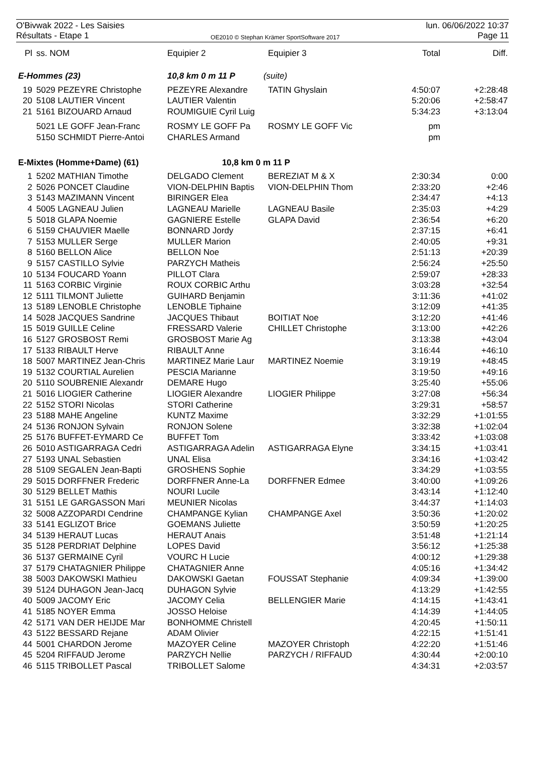O'Bivwak 2022 - Les Saisies
Résultats - Etape 1
OE2010 © Stephan Krämer SportSoftware 2017
lun. 06/06/2022 10:37
Page 11
| Pl | ss. NOM | Equipier 2 | Equipier 3 | Total | Diff. |
| --- | --- | --- | --- | --- | --- |
| E-Hommes (23) | | 10,8 km 0 m 11 P (suite) | | | |
| 19 | 5029 PEZEYRE Christophe | PEZEYRE Alexandre | TATIN Ghyslain | 4:50:07 | +2:28:48 |
| 20 | 5108 LAUTIER Vincent | LAUTIER Valentin | | 5:20:06 | +2:58:47 |
| 21 | 5161 BIZOUARD Arnaud | ROUMIGUIE Cyril Luig | | 5:34:23 | +3:13:04 |
| | 5021 LE GOFF Jean-Franc | ROSMY LE GOFF Pa | ROSMY LE GOFF Vic | pm | |
| | 5150 SCHMIDT Pierre-Antoi | CHARLES Armand | | pm | |
| E-Mixtes (Homme+Dame) (61) | | 10,8 km 0 m 11 P | | | |
| 1 | 5202 MATHIAN Timothe | DELGADO Clement | BEREZIAT M & X | 2:30:34 | 0:00 |
| 2 | 5026 PONCET Claudine | VION-DELPHIN Baptis | VION-DELPHIN Thom | 2:33:20 | +2:46 |
| 3 | 5143 MAZIMANN Vincent | BIRINGER Elea | | 2:34:47 | +4:13 |
| 4 | 5005 LAGNEAU Julien | LAGNEAU Marielle | LAGNEAU Basile | 2:35:03 | +4:29 |
| 5 | 5018 GLAPA Noemie | GAGNIERE Estelle | GLAPA David | 2:36:54 | +6:20 |
| 6 | 5159 CHAUVIER Maelle | BONNARD Jordy | | 2:37:15 | +6:41 |
| 7 | 5153 MULLER Serge | MULLER Marion | | 2:40:05 | +9:31 |
| 8 | 5160 BELLON Alice | BELLON Noe | | 2:51:13 | +20:39 |
| 9 | 5157 CASTILLO Sylvie | PARZYCH Matheis | | 2:56:24 | +25:50 |
| 10 | 5134 FOUCARD Yoann | PILLOT Clara | | 2:59:07 | +28:33 |
| 11 | 5163 CORBIC Virginie | ROUX CORBIC Arthu | | 3:03:28 | +32:54 |
| 12 | 5111 TILMONT Juliette | GUIHARD Benjamin | | 3:11:36 | +41:02 |
| 13 | 5189 LENOBLE Christophe | LENOBLE Tiphaine | | 3:12:09 | +41:35 |
| 14 | 5028 JACQUES Sandrine | JACQUES Thibaut | BOITIAT Noe | 3:12:20 | +41:46 |
| 15 | 5019 GUILLE Celine | FRESSARD Valerie | CHILLET Christophe | 3:13:00 | +42:26 |
| 16 | 5127 GROSBOST Remi | GROSBOST Marie Ag | | 3:13:38 | +43:04 |
| 17 | 5133 RIBAULT Herve | RIBAULT Anne | | 3:16:44 | +46:10 |
| 18 | 5007 MARTINEZ Jean-Chris | MARTINEZ Marie Laur | MARTINEZ Noemie | 3:19:19 | +48:45 |
| 19 | 5132 COURTIAL Aurelien | PESCIA Marianne | | 3:19:50 | +49:16 |
| 20 | 5110 SOUBRENIE Alexandr | DEMARE Hugo | | 3:25:40 | +55:06 |
| 21 | 5016 LIOGIER Catherine | LIOGIER Alexandre | LIOGIER Philippe | 3:27:08 | +56:34 |
| 22 | 5152 STORI Nicolas | STORI Catherine | | 3:29:31 | +58:57 |
| 23 | 5188 MAHE Angeline | KUNTZ Maxime | | 3:32:29 | +1:01:55 |
| 24 | 5136 RONJON Sylvain | RONJON Solene | | 3:32:38 | +1:02:04 |
| 25 | 5176 BUFFET-EYMARD Ce | BUFFET Tom | | 3:33:42 | +1:03:08 |
| 26 | 5010 ASTIGARRAGA Cedri | ASTIGARRAGA Adelin | ASTIGARRAGA Elyne | 3:34:15 | +1:03:41 |
| 27 | 5193 UNAL Sebastien | UNAL Elisa | | 3:34:16 | +1:03:42 |
| 28 | 5109 SEGALEN Jean-Bapti | GROSHENS Sophie | | 3:34:29 | +1:03:55 |
| 29 | 5015 DORFFNER Frederic | DORFFNER Anne-La | DORFFNER Edmee | 3:40:00 | +1:09:26 |
| 30 | 5129 BELLET Mathis | NOURI Lucile | | 3:43:14 | +1:12:40 |
| 31 | 5151 LE GARGASSON Mari | MEUNIER Nicolas | | 3:44:37 | +1:14:03 |
| 32 | 5008 AZZOPARDI Cendrine | CHAMPANGE Kylian | CHAMPANGE Axel | 3:50:36 | +1:20:02 |
| 33 | 5141 EGLIZOT Brice | GOEMANS Juliette | | 3:50:59 | +1:20:25 |
| 34 | 5139 HERAUT Lucas | HERAUT Anais | | 3:51:48 | +1:21:14 |
| 35 | 5128 PERDRIAT Delphine | LOPES David | | 3:56:12 | +1:25:38 |
| 36 | 5137 GERMAINE Cyril | VOURC H Lucie | | 4:00:12 | +1:29:38 |
| 37 | 5179 CHATAGNIER Philippe | CHATAGNIER Anne | | 4:05:16 | +1:34:42 |
| 38 | 5003 DAKOWSKI Mathieu | DAKOWSKI Gaetan | FOUSSAT Stephanie | 4:09:34 | +1:39:00 |
| 39 | 5124 DUHAGON Jean-Jacq | DUHAGON Sylvie | | 4:13:29 | +1:42:55 |
| 40 | 5009 JACOMY Eric | JACOMY Celia | BELLENGIER Marie | 4:14:15 | +1:43:41 |
| 41 | 5185 NOYER Emma | JOSSO Heloise | | 4:14:39 | +1:44:05 |
| 42 | 5171 VAN DER HEIJDE Mar | BONHOMME Christell | | 4:20:45 | +1:50:11 |
| 43 | 5122 BESSARD Rejane | ADAM Olivier | | 4:22:15 | +1:51:41 |
| 44 | 5001 CHARDON Jerome | MAZOYER Celine | MAZOYER Christoph | 4:22:20 | +1:51:46 |
| 45 | 5204 RIFFAUD Jerome | PARZYCH Nellie | PARZYCH / RIFFAUD | 4:30:44 | +2:00:10 |
| 46 | 5115 TRIBOLLET Pascal | TRIBOLLET Salome | | 4:34:31 | +2:03:57 |